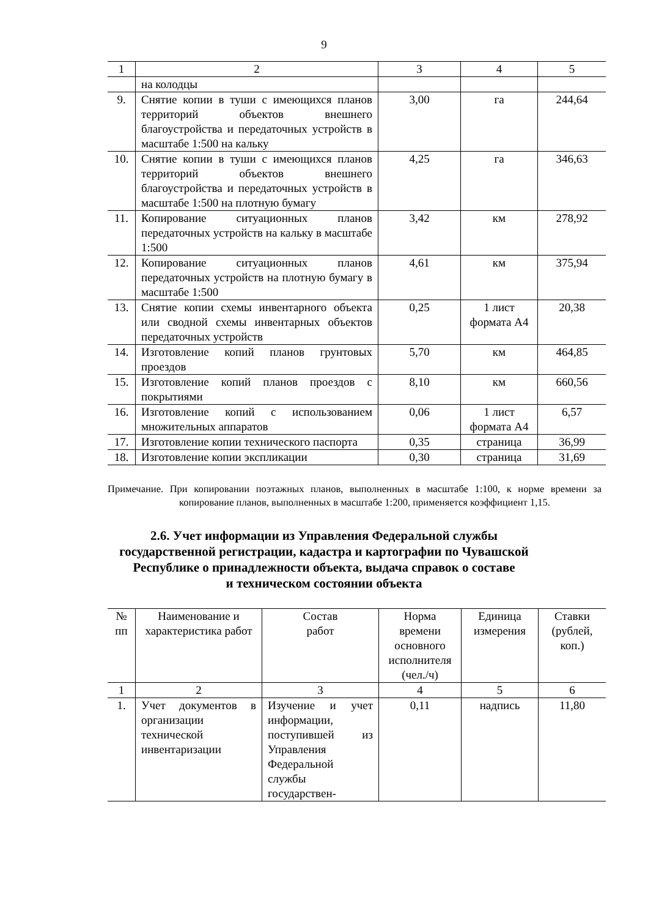9
| 1 | 2 | 3 | 4 | 5 |
| | на колодцы | | | |
| 9. | Снятие копии в туши с имеющихся планов территорий объектов внешнего благоустройства и передаточных устройств в масштабе 1:500 на кальку | 3,00 | га | 244,64 |
| 10. | Снятие копии в туши с имеющихся планов территорий объектов внешнего благоустройства и передаточных устройств в масштабе 1:500 на плотную бумагу | 4,25 | га | 346,63 |
| 11. | Копирование ситуационных планов передаточных устройств на кальку в масштабе 1:500 | 3,42 | км | 278,92 |
| 12. | Копирование ситуационных планов передаточных устройств на плотную бумагу в масштабе 1:500 | 4,61 | км | 375,94 |
| 13. | Снятие копии схемы инвентарного объекта или сводной схемы инвентарных объектов передаточных устройств | 0,25 | 1 лист формата А4 | 20,38 |
| 14. | Изготовление копий планов грунтовых проездов | 5,70 | км | 464,85 |
| 15. | Изготовление копий планов проездов с покрытиями | 8,10 | км | 660,56 |
| 16. | Изготовление копий с использованием множительных аппаратов | 0,06 | 1 лист формата А4 | 6,57 |
| 17. | Изготовление копии технического паспорта | 0,35 | страница | 36,99 |
| 18. | Изготовление копии экспликации | 0,30 | страница | 31,69 |
Примечание. При копировании поэтажных планов, выполненных в масштабе 1:100, к норме времени за копирование планов, выполненных в масштабе 1:200, применяется коэффициент 1,15.
2.6. Учет информации из Управления Федеральной службы
государственной регистрации, кадастра и картографии по Чувашской
Республике о принадлежности объекта, выдача справок о составе
и техническом состоянии объекта
| № пп | Наименование и характеристика работ | Состав работ | Норма времени основного исполнителя (чел./ч) | Единица измерения | Ставки (рублей, коп.) |
| --- | --- | --- | --- | --- | --- |
| 1 | 2 | 3 | 4 | 5 | 6 |
| 1. | Учет документов в организации технической инвентаризации | Изучение и учет информации, поступившей из Управления Федеральной службы государствен- | 0,11 | надпись | 11,80 |